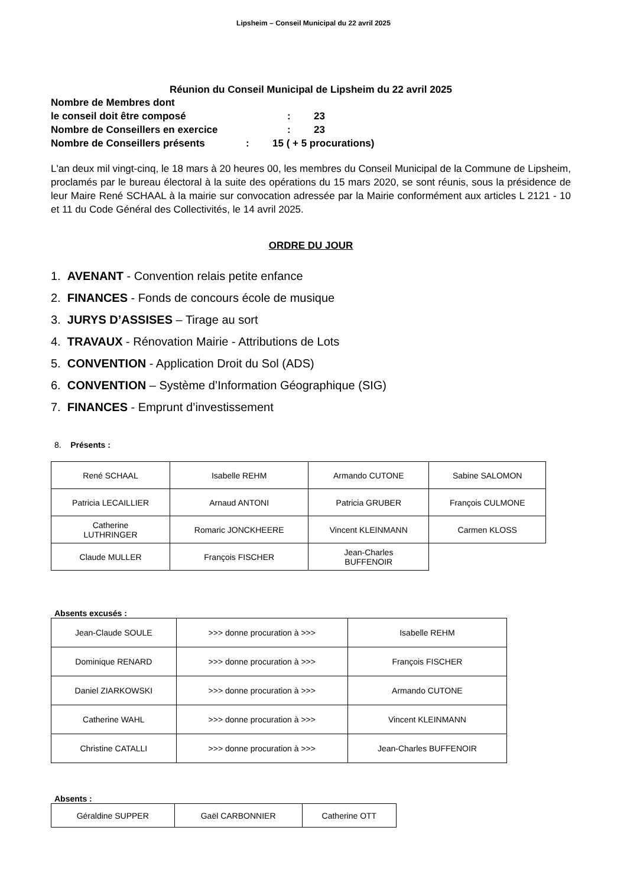Lipsheim – Conseil Municipal du 22 avril 2025
Réunion du Conseil Municipal de Lipsheim du 22 avril 2025
Nombre de Membres dont
le conseil doit être composé: 23
Nombre de Conseillers en exercice: 23
Nombre de Conseillers présents: 15 ( + 5 procurations)
L'an deux mil vingt-cinq, le 18 mars à 20 heures 00, les membres du Conseil Municipal de la Commune de Lipsheim, proclamés par le bureau électoral à la suite des opérations du 15 mars 2020, se sont réunis, sous la présidence de leur Maire René SCHAAL à la mairie sur convocation adressée par la Mairie conformément aux articles L 2121 - 10 et 11 du Code Général des Collectivités, le 14 avril 2025.
ORDRE DU JOUR
1. AVENANT - Convention relais petite enfance
2. FINANCES - Fonds de concours école de musique
3. JURYS D’ASSISES – Tirage au sort
4. TRAVAUX - Rénovation Mairie - Attributions de Lots
5. CONVENTION - Application Droit du Sol (ADS)
6. CONVENTION – Système d’Information Géographique (SIG)
7. FINANCES - Emprunt d’investissement
8. Présents :
| René SCHAAL | Isabelle REHM | Armando CUTONE | Sabine SALOMON |
| Patricia LECAILLIER | Arnaud ANTONI | Patricia GRUBER | François CULMONE |
| Catherine LUTHRINGER | Romaric JONCKHEERE | Vincent KLEINMANN | Carmen KLOSS |
| Claude MULLER | François FISCHER | Jean-Charles BUFFENOIR | |
Absents excusés :
| Jean-Claude SOULE | >>> donne procuration à >>> | Isabelle REHM |
| Dominique RENARD | >>> donne procuration à >>> | François FISCHER |
| Daniel ZIARKOWSKI | >>> donne procuration à >>> | Armando CUTONE |
| Catherine WAHL | >>> donne procuration à >>> | Vincent KLEINMANN |
| Christine CATALLI | >>> donne procuration à >>> | Jean-Charles BUFFENOIR |
Absents :
| Géraldine SUPPER | Gaël CARBONNIER | Catherine OTT |